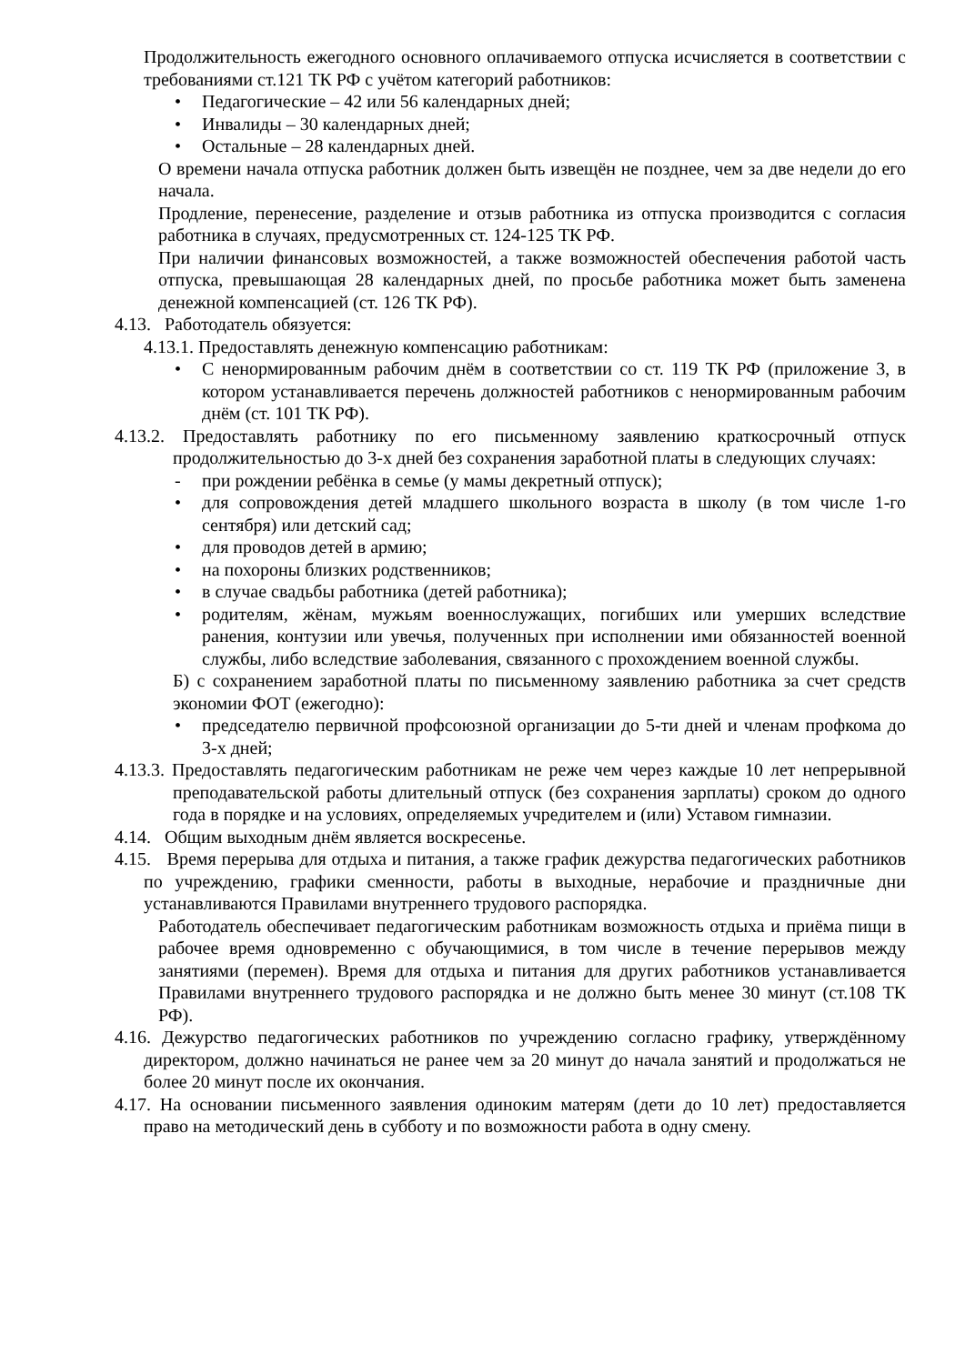Продолжительность ежегодного основного оплачиваемого отпуска исчисляется в соответствии с требованиями ст.121 ТК РФ с учётом категорий работников:
• Педагогические – 42 или 56 календарных дней;
• Инвалиды – 30 календарных дней;
• Остальные – 28 календарных дней.
О времени начала отпуска работник должен быть извещён не позднее, чем за две недели до его начала.
Продление, перенесение, разделение и отзыв работника из отпуска производится с согласия работника в случаях, предусмотренных ст. 124-125 ТК РФ.
При наличии финансовых возможностей, а также возможностей обеспечения работой часть отпуска, превышающая 28 календарных дней, по просьбе работника может быть заменена денежной компенсацией (ст. 126 ТК РФ).
4.13. Работодатель обязуется:
4.13.1. Предоставлять денежную компенсацию работникам:
• С ненормированным рабочим днём в соответствии со ст. 119 ТК РФ (приложение 3, в котором устанавливается перечень должностей работников с ненормированным рабочим днём (ст. 101 ТК РФ).
4.13.2. Предоставлять работнику по его письменному заявлению краткосрочный отпуск продолжительностью до 3-х дней без сохранения заработной платы в следующих случаях:
- при рождении ребёнка в семье (у мамы декретный отпуск);
• для сопровождения детей младшего школьного возраста в школу (в том числе 1-го сентября) или детский сад;
• для проводов детей в армию;
• на похороны близких родственников;
• в случае свадьбы работника (детей работника);
• родителям, жёнам, мужьям военнослужащих, погибших или умерших вследствие ранения, контузии или увечья, полученных при исполнении ими обязанностей военной службы, либо вследствие заболевания, связанного с прохождением военной службы.
Б) с сохранением заработной платы по письменному заявлению работника за счет средств экономии ФОТ (ежегодно):
• председателю первичной профсоюзной организации до 5-ти дней и членам профкома до 3-х дней;
4.13.3. Предоставлять педагогическим работникам не реже чем через каждые 10 лет непрерывной преподавательской работы длительный отпуск (без сохранения зарплаты) сроком до одного года в порядке и на условиях, определяемых учредителем и (или) Уставом гимназии.
4.14. Общим выходным днём является воскресенье.
4.15. Время перерыва для отдыха и питания, а также график дежурства педагогических работников по учреждению, графики сменности, работы в выходные, нерабочие и праздничные дни устанавливаются Правилами внутреннего трудового распорядка.
Работодатель обеспечивает педагогическим работникам возможность отдыха и приёма пищи в рабочее время одновременно с обучающимися, в том числе в течение перерывов между занятиями (перемен). Время для отдыха и питания для других работников устанавливается Правилами внутреннего трудового распорядка и не должно быть менее 30 минут (ст.108 ТК РФ).
4.16. Дежурство педагогических работников по учреждению согласно графику, утверждённому директором, должно начинаться не ранее чем за 20 минут до начала занятий и продолжаться не более 20 минут после их окончания.
4.17. На основании письменного заявления одиноким матерям (дети до 10 лет) предоставляется право на методический день в субботу и по возможности работа в одну смену.